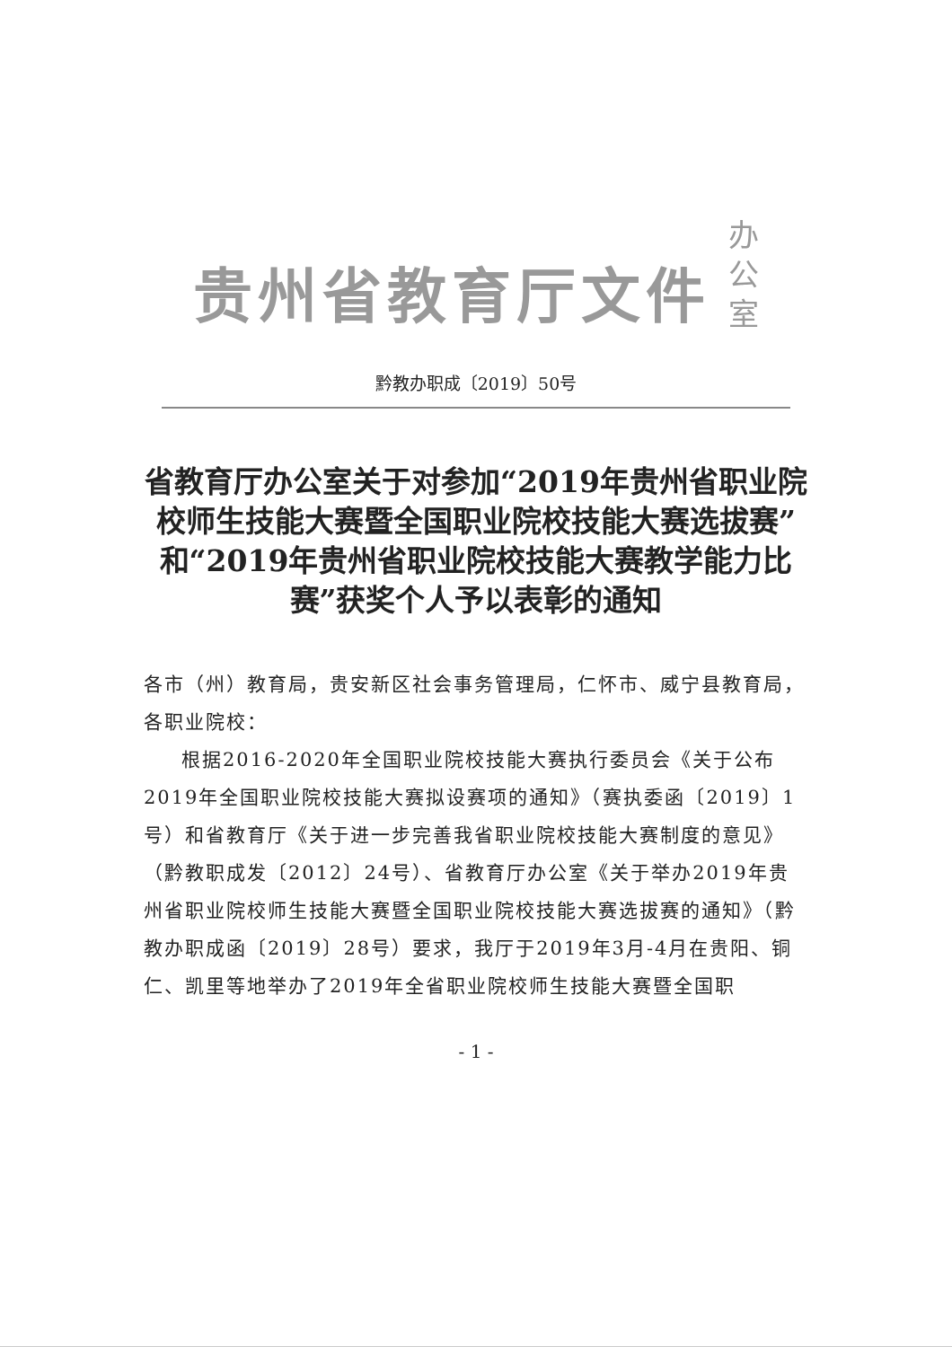贵州省教育厅文件 办
公
室
黔教办职成〔2019〕50号
省教育厅办公室关于对参加“2019年贵州省职业院校师生技能大赛暨全国职业院校技能大赛选拔赛”和“2019年贵州省职业院校技能大赛教学能力比赛”获奖个人予以表彰的通知
各市（州）教育局，贵安新区社会事务管理局，仁怀市、威宁县教育局，各职业院校：
根据2016-2020年全国职业院校技能大赛执行委员会《关于公布2019年全国职业院校技能大赛拟设赛项的通知》（赛执委函〔2019〕1号）和省教育厅《关于进一步完善我省职业院校技能大赛制度的意见》（黔教职成发〔2012〕24号）、省教育厅办公室《关于举办2019年贵州省职业院校师生技能大赛暨全国职业院校技能大赛选拔赛的通知》（黔教办职成函〔2019〕28号）要求，我厅于2019年3月-4月在贵阳、铜仁、凯里等地举办了2019年全省职业院校师生技能大赛暨全国职
- 1 -